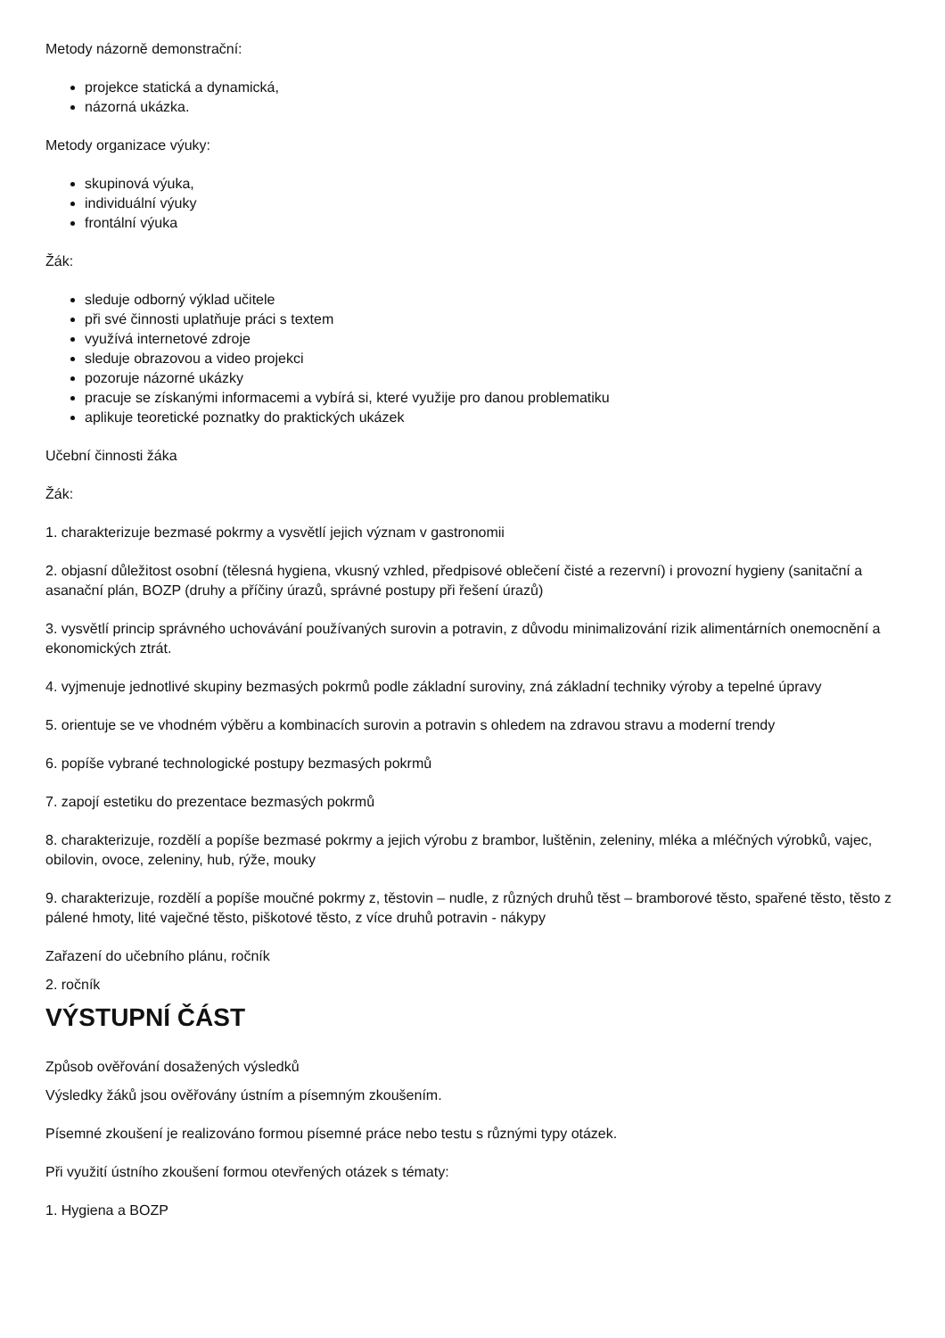Metody názorně demonstrační:
projekce statická a dynamická,
názorná ukázka.
Metody organizace výuky:
skupinová výuka,
individuální výuky
frontální výuka
Žák:
sleduje odborný výklad učitele
při své činnosti uplatňuje práci s textem
využívá internetové zdroje
sleduje obrazovou a video projekci
pozoruje názorné ukázky
pracuje se získanými informacemi a vybírá si, které využije pro danou problematiku
aplikuje teoretické poznatky do praktických ukázek
Učební činnosti žáka
Žák:
1. charakterizuje bezmasé pokrmy a vysvětlí jejich význam v gastronomii
2. objasní důležitost osobní (tělesná hygiena, vkusný vzhled, předpisové oblečení čisté a rezervní) i provozní hygieny (sanitační a asanační plán, BOZP (druhy a příčiny úrazů, správné postupy při řešení úrazů)
3. vysvětlí princip správného uchovávání používaných surovin a potravin, z důvodu minimalizování rizik alimentárních onemocnění a ekonomických ztrát.
4. vyjmenuje jednotlivé skupiny bezmasých pokrmů podle základní suroviny, zná základní techniky výroby a tepelné úpravy
5. orientuje se ve vhodném výběru a kombinacích surovin a potravin s ohledem na zdravou stravu a moderní trendy
6. popíše vybrané technologické postupy bezmasých pokrmů
7. zapojí estetiku do prezentace bezmasých pokrmů
8. charakterizuje, rozdělí a popíše bezmasé pokrmy a jejich výrobu z brambor, luštěnin, zeleniny, mléka a mléčných výrobků, vajec, obilovin, ovoce, zeleniny, hub, rýže, mouky
9. charakterizuje, rozdělí a popíše moučné pokrmy z, těstovin – nudle, z různých druhů těst – bramborové těsto, spařené těsto, těsto z pálené hmoty, lité vaječné těsto, piškotové těsto, z více druhů potravin - nákypy
Zařazení do učebního plánu, ročník
2. ročník
VÝSTUPNÍ ČÁST
Způsob ověřování dosažených výsledků
Výsledky žáků jsou ověřovány ústním a písemným zkoušením.
Písemné zkoušení je realizováno formou písemné práce nebo testu s různými typy otázek.
Při využití ústního zkoušení formou otevřených otázek s tématy:
1. Hygiena a BOZP